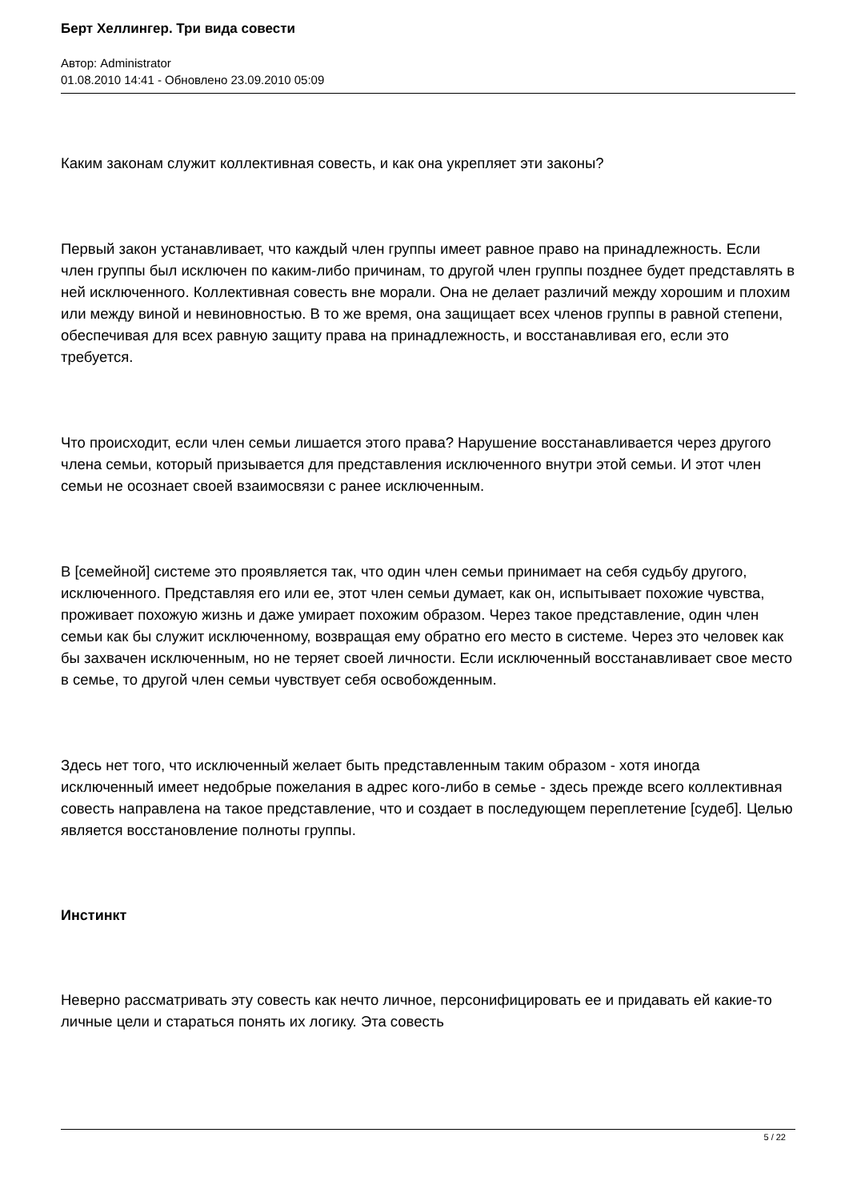Берт Хеллингер. Три вида совести
Автор: Administrator
01.08.2010 14:41 - Обновлено 23.09.2010 05:09
Каким законам служит коллективная совесть, и как она укрепляет эти законы?
Первый закон устанавливает, что каждый член группы имеет равное право на принадлежность. Если член группы был исключен по каким-либо причинам, то другой член группы позднее будет представлять в ней исключенного. Коллективная совесть вне морали. Она не делает различий между хорошим и плохим или между виной и невиновностью. В то же время, она защищает всех членов группы в равной степени, обеспечивая для всех равную защиту права на принадлежность, и восстанавливая его, если это требуется.
Что происходит, если член семьи лишается этого права? Нарушение восстанавливается через другого члена семьи, который призывается для представления исключенного внутри этой семьи. И этот член семьи не осознает своей взаимосвязи с ранее исключенным.
В [семейной] системе это проявляется так, что один член семьи принимает на себя судьбу другого, исключенного. Представляя его или ее, этот член семьи думает, как он, испытывает похожие чувства, проживает похожую жизнь и даже умирает похожим образом. Через такое представление, один член семьи как бы служит исключенному, возвращая ему обратно его место в системе. Через это человек как бы захвачен исключенным, но не теряет своей личности. Если исключенный восстанавливает свое место в семье, то другой член семьи чувствует себя освобожденным.
Здесь нет того, что исключенный желает быть представленным таким образом - хотя иногда исключенный имеет недобрые пожелания в адрес кого-либо в семье - здесь прежде всего коллективная совесть направлена на такое представление, что и создает в последующем переплетение [судеб]. Целью является восстановление полноты группы.
Инстинкт
Неверно рассматривать эту совесть как нечто личное, персонифицировать ее и придавать ей какие-то личные цели и стараться понять их логику. Эта совесть
5 / 22